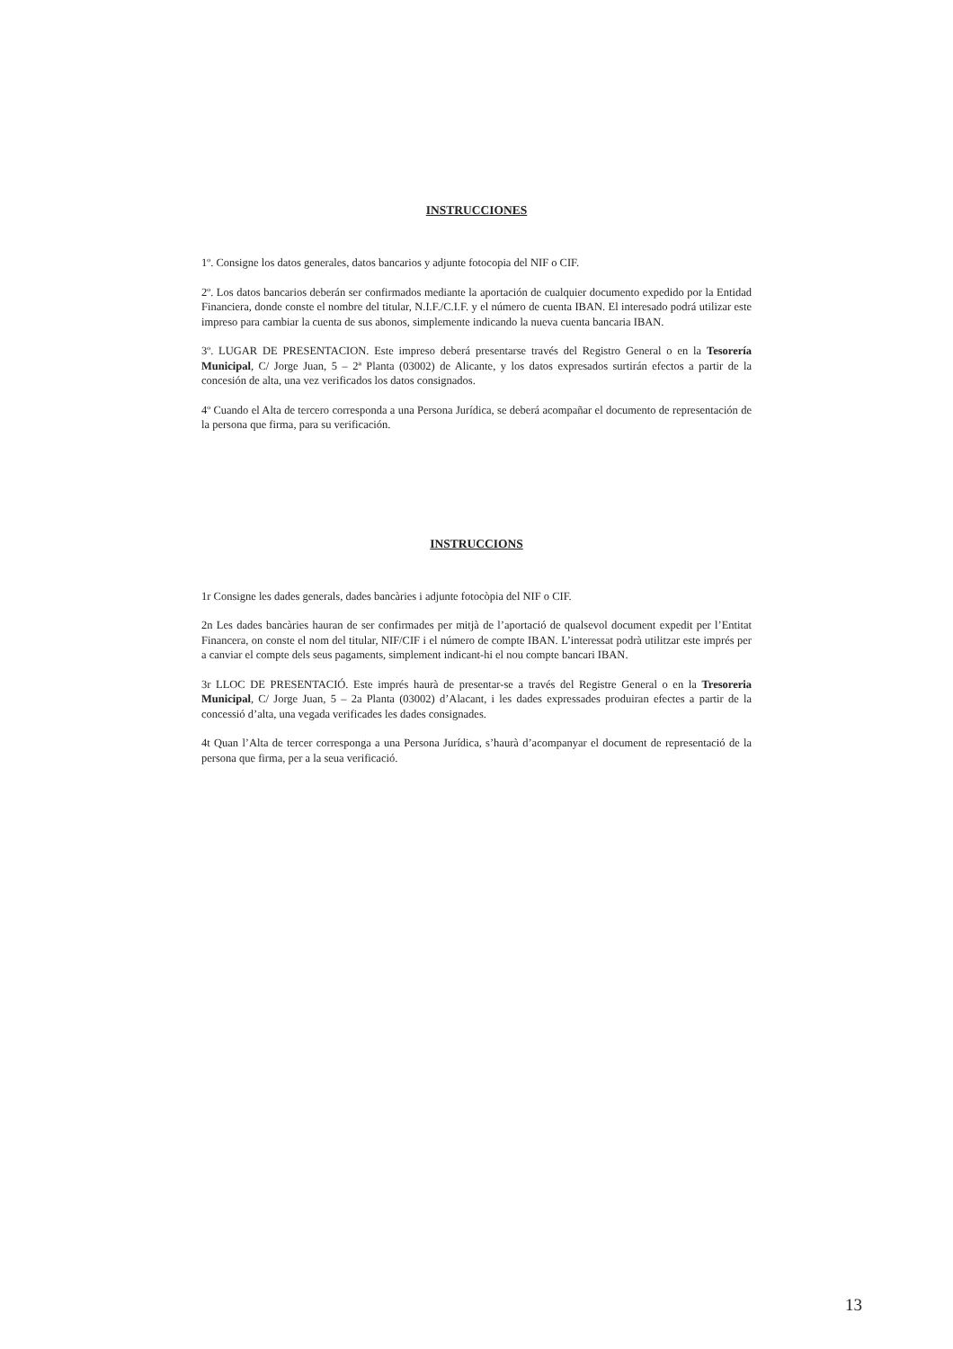INSTRUCCIONES
1º. Consigne los datos generales, datos bancarios y adjunte fotocopia del NIF o CIF.
2º. Los datos bancarios deberán ser confirmados mediante la aportación de cualquier documento expedido por la Entidad Financiera, donde conste el nombre del titular, N.I.F./C.I.F. y el número de cuenta IBAN. El interesado podrá utilizar este impreso para cambiar la cuenta de sus abonos, simplemente indicando la nueva cuenta bancaria IBAN.
3º. LUGAR DE PRESENTACION. Este impreso deberá presentarse través del Registro General o en la Tesorería Municipal, C/ Jorge Juan, 5 – 2ª Planta (03002) de Alicante, y los datos expresados surtirán efectos a partir de la concesión de alta, una vez verificados los datos consignados.
4º Cuando el Alta de tercero corresponda a una Persona Jurídica, se deberá acompañar el documento de representación de la persona que firma, para su verificación.
INSTRUCCIONS
1r Consigne les dades generals, dades bancàries i adjunte fotocòpia del NIF o CIF.
2n Les dades bancàries hauran de ser confirmades per mitjà de l’aportació de qualsevol document expedit per l’Entitat Financera, on conste el nom del titular, NIF/CIF i el número de compte IBAN. L’interessat podrà utilitzar este imprés per a canviar el compte dels seus pagaments, simplement indicant-hi el nou compte bancari IBAN.
3r LLOC DE PRESENTACIÓ. Este imprés haurà de presentar-se a través del Registre General o en la Tresoreria Municipal, C/ Jorge Juan, 5 – 2a Planta (03002) d’Alacant, i les dades expressades produiran efectes a partir de la concessió d’alta, una vegada verificades les dades consignades.
4t Quan l’Alta de tercer corresponga a una Persona Jurídica, s’haurà d’acompanyar el document de representació de la persona que firma, per a la seua verificació.
13